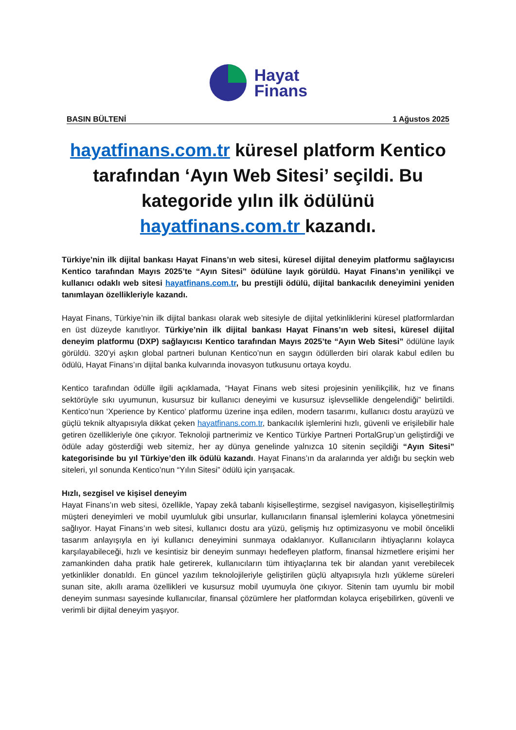Hayat
Finans
BASIN BÜLTENİ 1 Ağustos 2025
hayatfinans.com.tr küresel platform Kentico tarafından ‘Ayın Web Sitesi’ seçildi. Bu kategoride yılın ilk ödülünü hayatfinans.com.tr kazandı.
Türkiye’nin ilk dijital bankası Hayat Finans’ın web sitesi, küresel dijital deneyim platformu sağlayıcısı Kentico tarafından Mayıs 2025’te “Ayın Sitesi” ödülüne layık görüldü. Hayat Finans’ın yenilikçi ve kullanıcı odaklı web sitesi hayatfinans.com.tr, bu prestijli ödülü, dijital bankacılık deneyimini yeniden tanımlayan özellikleriyle kazandı.
Hayat Finans, Türkiye’nin ilk dijital bankası olarak web sitesiyle de dijital yetkinliklerini küresel platformlardan en üst düzeyde kanıtlıyor. Türkiye’nin ilk dijital bankası Hayat Finans’ın web sitesi, küresel dijital deneyim platformu (DXP) sağlayıcısı Kentico tarafından Mayıs 2025’te “Ayın Web Sitesi” ödülüne layık görüldü. 320’yi aşkın global partneri bulunan Kentico’nun en saygın ödüllerden biri olarak kabul edilen bu ödülü, Hayat Finans’ın dijital banka kulvarında inovasyon tutkusunu ortaya koydu.
Kentico tarafından ödülle ilgili açıklamada, “Hayat Finans web sitesi projesinin yenilikçilik, hız ve finans sektörüyle sıkı uyumunun, kusursuz bir kullanıcı deneyimi ve kusursuz işlevsellikle dengelendiği” belirtildi. Kentico’nun ‘Xperience by Kentico’ platformu üzerine inşa edilen, modern tasarımı, kullanıcı dostu arayüzü ve güçlü teknik altyapısıyla dikkat çeken hayatfinans.com.tr, bankacılık işlemlerini hızlı, güvenli ve erişilebilir hale getiren özellikleriyle öne çıkıyor. Teknoloji partnerimiz ve Kentico Türkiye Partneri PortalGrup’un geliştirdiği ve ödüle aday gösterdiği web sitemiz, her ay dünya genelinde yalnızca 10 sitenin seçildiği “Ayın Sitesi” kategorisinde bu yıl Türkiye’den ilk ödülü kazandı. Hayat Finans’ın da aralarında yer aldığı bu seçkin web siteleri, yıl sonunda Kentico’nun “Yılın Sitesi” ödülü için yarışacak.
Hızlı, sezgisel ve kişisel deneyim
Hayat Finans’ın web sitesi, özellikle, Yapay zekâ tabanlı kişiselleştirme, sezgisel navigasyon, kişiselleştirilmiş müşteri deneyimleri ve mobil uyumluluk gibi unsurlar, kullanıcıların finansal işlemlerini kolayca yönetmesini sağlıyor. Hayat Finans’ın web sitesi, kullanıcı dostu ara yüzü, gelişmiş hız optimizasyonu ve mobil öncelikli tasarım anlayışıyla en iyi kullanıcı deneyimini sunmaya odaklanıyor. Kullanıcıların ihtiyaçlarını kolayca karşılayabileceği, hızlı ve kesintisiz bir deneyim sunmayı hedefleyen platform, finansal hizmetlere erişimi her zamankinden daha pratik hale getirerek, kullanıcıların tüm ihtiyaçlarına tek bir alandan yanıt verebilecek yetkinlikler donatıldı. En güncel yazılım teknolojileriyle geliştirilen güçlü altyapısıyla hızlı yükleme süreleri sunan site, akıllı arama özellikleri ve kusursuz mobil uyumuyla öne çıkıyor. Sitenin tam uyumlu bir mobil deneyim sunması sayesinde kullanıcılar, finansal çözümlere her platformdan kolayca erişebilirken, güvenli ve verimli bir dijital deneyim yaşıyor.